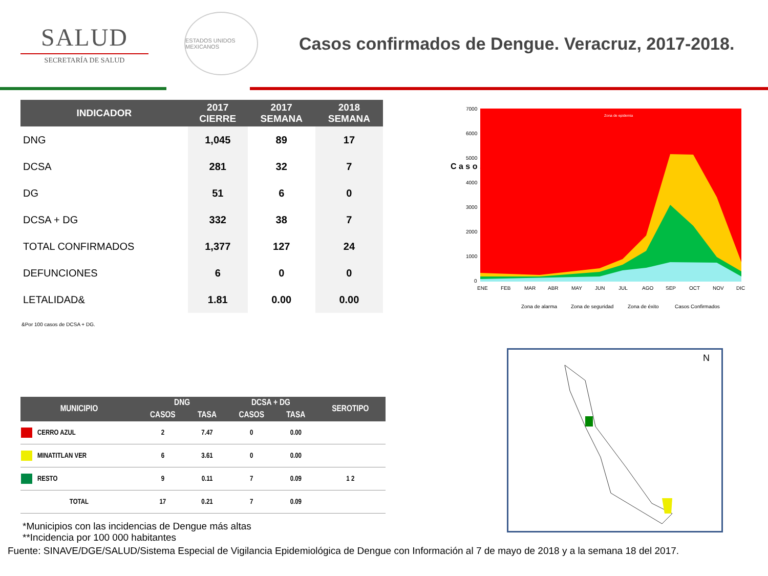SALUD
SECRETARÍA DE SALUD
ESTADOS UNIDOS MEXICANOS
Casos confirmados de Dengue. Veracruz, 2017-2018.
| INDICADOR | 2017 CIERRE | 2017 SEMANA | 2018 SEMANA |
| --- | --- | --- | --- |
| DNG | 1,045 | 89 | 17 |
| DCSA | 281 | 32 | 7 |
| DG | 51 | 6 | 0 |
| DCSA + DG | 332 | 38 | 7 |
| TOTAL CONFIRMADOS | 1,377 | 127 | 24 |
| DEFUNCIONES | 6 | 0 | 0 |
| LETALIDAD& | 1.81 | 0.00 | 0.00 |
&Por 100 casos de DCSA + DG.
C a s o s
Zona de epidemia
7000
6000
5000
4000
3000
2000
1000
0
ENE
FEB
MAR
ABR
MAY
JUN
JUL
AGO
SEP
OCT
NOV
DIC
Zona de alarma
Zona de seguridad
Zona de éxito
Casos Confirmados
| MUNICIPIO | DNG | | DCSA + DG | | SEROTIPO |
| --- | --- | --- | --- | --- | --- |
| | CASOS | TASA | CASOS | TASA | |
| CERRO AZUL | 2 | 7.47 | 0 | 0.00 | |
| MINATITLAN VER | 6 | 3.61 | 0 | 0.00 | |
| RESTO | 9 | 0.11 | 7 | 0.09 | 1 2 |
| TOTAL | 17 | 0.21 | 7 | 0.09 | |
*Municipios con las incidencias de Dengue más altas
**Incidencia por 100 000 habitantes
Fuente: SINAVE/DGE/SALUD/Sistema Especial de Vigilancia Epidemiológica de Dengue con Información al 7 de mayo de 2018 y a la semana 18 del 2017.
N